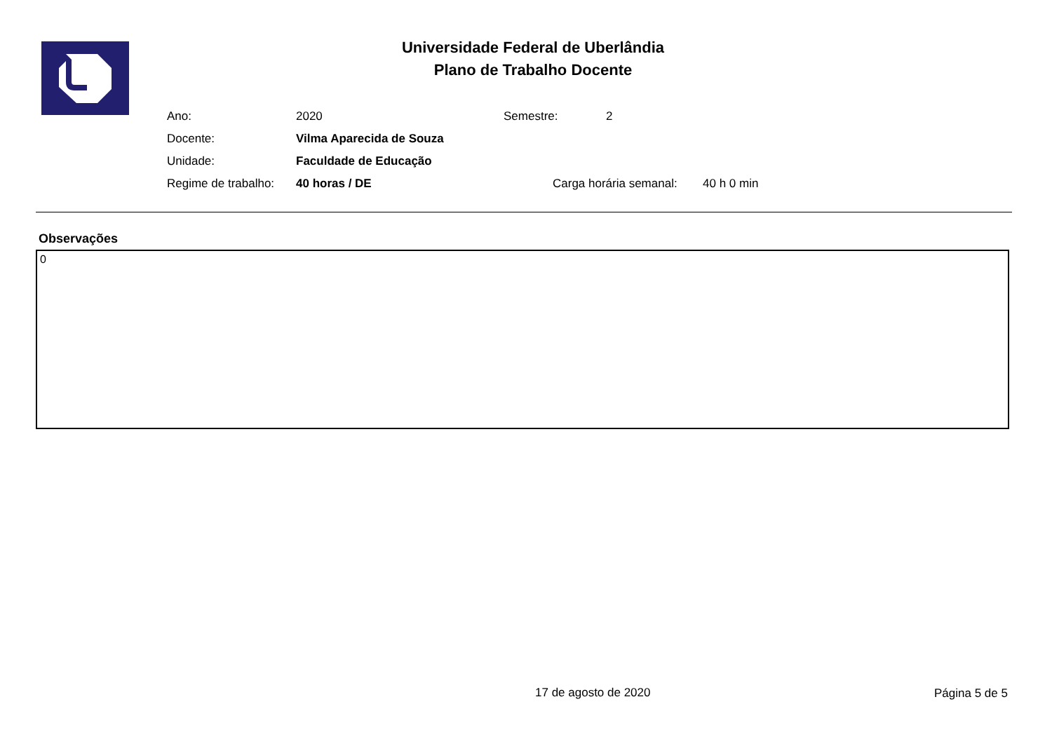Universidade Federal de Uberlândia
Plano de Trabalho Docente
Ano: 2020 Semestre: 2
Docente: Vilma Aparecida de Souza
Unidade: Faculdade de Educação
Regime de trabalho: 40 horas / DE Carga horária semanal: 40 h 0 min
Observações
0
17 de agosto de 2020 Página 5 de 5